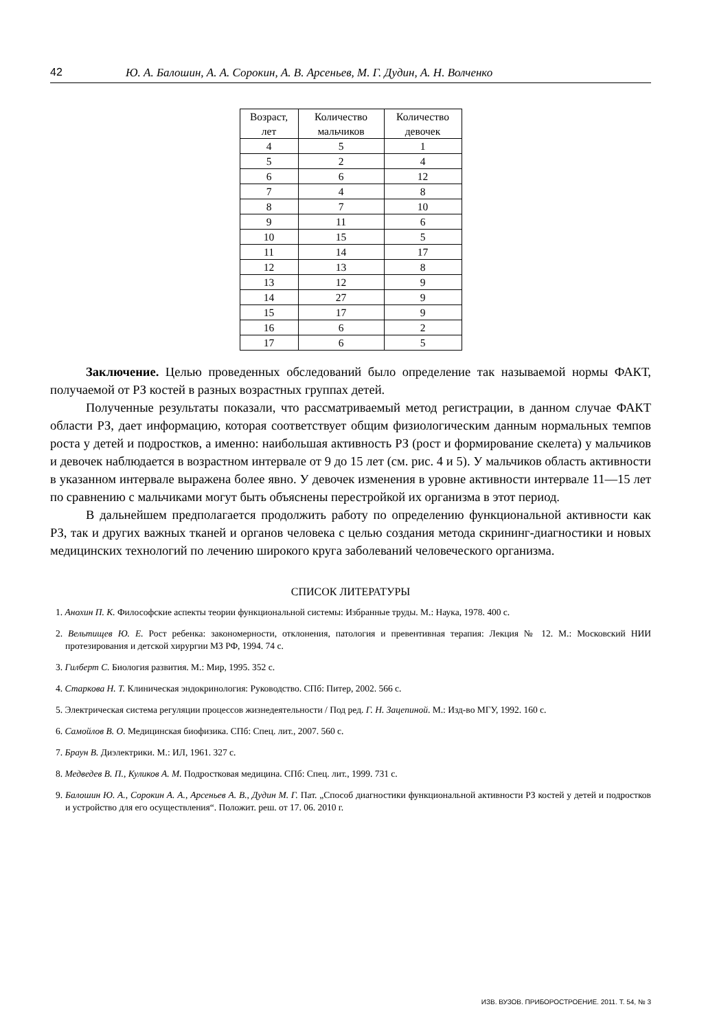42 Ю. А. Балошин, А. А. Сорокин, А. В. Арсеньев, М. Г. Дудин, А. Н. Волченко
| Возраст, лет | Количество мальчиков | Количество девочек |
| 4 | 5 | 1 |
| 5 | 2 | 4 |
| 6 | 6 | 12 |
| 7 | 4 | 8 |
| 8 | 7 | 10 |
| 9 | 11 | 6 |
| 10 | 15 | 5 |
| 11 | 14 | 17 |
| 12 | 13 | 8 |
| 13 | 12 | 9 |
| 14 | 27 | 9 |
| 15 | 17 | 9 |
| 16 | 6 | 2 |
| 17 | 6 | 5 |
Заключение. Целью проведенных обследований было определение так называемой нормы ФАКТ, получаемой от РЗ костей в разных возрастных группах детей.
Полученные результаты показали, что рассматриваемый метод регистрации, в данном случае ФАКТ области РЗ, дает информацию, которая соответствует общим физиологическим данным нормальных темпов роста у детей и подростков, а именно: наибольшая активность РЗ (рост и формирование скелета) у мальчиков и девочек наблюдается в возрастном интервале от 9 до 15 лет (см. рис. 4 и 5). У мальчиков область активности в указанном интервале выражена более явно. У девочек изменения в уровне активности интервале 11—15 лет по сравнению с мальчиками могут быть объяснены перестройкой их организма в этот период.
В дальнейшем предполагается продолжить работу по определению функциональной активности как РЗ, так и других важных тканей и органов человека с целью создания метода скрининг-диагностики и новых медицинских технологий по лечению широкого круга заболеваний человеческого организма.
СПИСОК ЛИТЕРАТУРЫ
1. Анохин П. К. Философские аспекты теории функциональной системы: Избранные труды. М.: Наука, 1978. 400 с.
2. Вельтищев Ю. Е. Рост ребенка: закономерности, отклонения, патология и превентивная терапия: Лекция № 12. М.: Московский НИИ протезирования и детской хирургии МЗ РФ, 1994. 74 с.
3. Гилберт С. Биология развития. М.: Мир, 1995. 352 с.
4. Старкова Н. Т. Клиническая эндокринология: Руководство. СПб: Питер, 2002. 566 с.
5. Электрическая система регуляции процессов жизнедеятельности / Под ред. Г. Н. Зацепиной. М.: Изд-во МГУ, 1992. 160 с.
6. Самойлов В. О. Медицинская биофизика. СПб: Спец. лит., 2007. 560 с.
7. Браун В. Диэлектрики. М.: ИЛ, 1961. 327 с.
8. Медведев В. П., Куликов А. М. Подростковая медицина. СПб: Спец. лит., 1999. 731 с.
9. Балошин Ю. А., Сорокин А. А., Арсеньев А. В., Дудин М. Г. Пат. „Способ диагностики функциональной активности РЗ костей у детей и подростков и устройство для его осуществления“. Положит. реш. от 17. 06. 2010 г.
ИЗВ. ВУЗОВ. ПРИБОРОСТРОЕНИЕ. 2011. Т. 54, № 3